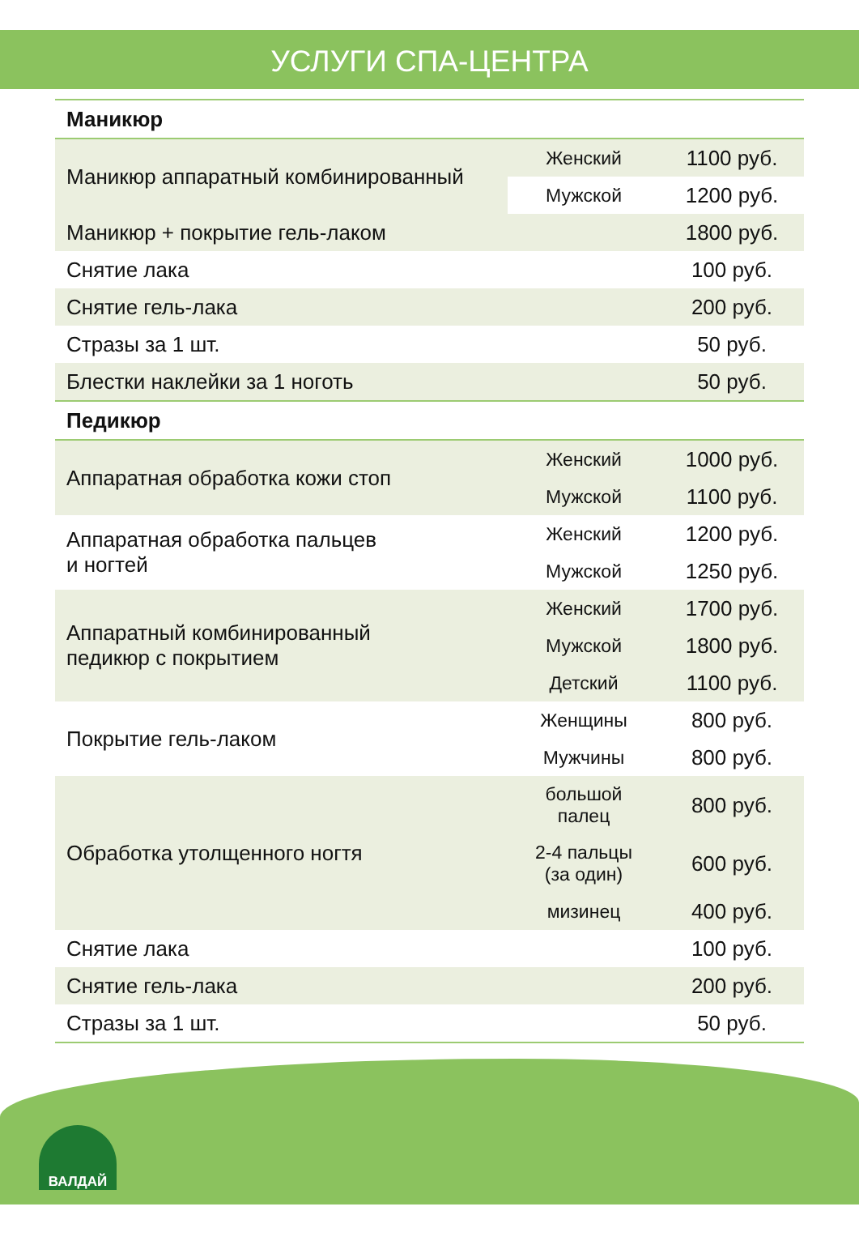УСЛУГИ СПА-ЦЕНТРА
| Маникюр | | |
| --- | --- | --- |
| Маникюр аппаратный комбинированный | Женский | 1100 руб. |
| | Мужской | 1200 руб. |
| Маникюр + покрытие гель-лаком | | 1800 руб. |
| Снятие лака | | 100 руб. |
| Снятие гель-лака | | 200 руб. |
| Стразы за 1 шт. | | 50 руб. |
| Блестки наклейки за 1 ноготь | | 50 руб. |
| Педикюр | | |
| Аппаратная обработка кожи стоп | Женский | 1000 руб. |
| | Мужской | 1100 руб. |
| Аппаратная обработка пальцев и ногтей | Женский | 1200 руб. |
| | Мужской | 1250 руб. |
| Аппаратный комбинированный педикюр с покрытием | Женский | 1700 руб. |
| | Мужской | 1800 руб. |
| | Детский | 1100 руб. |
| Покрытие гель-лаком | Женщины | 800 руб. |
| | Мужчины | 800 руб. |
| Обработка утолщенного ногтя | большой палец | 800 руб. |
| | 2-4 пальцы (за один) | 600 руб. |
| | мизинец | 400 руб. |
| Снятие лака | | 100 руб. |
| Снятие гель-лака | | 200 руб. |
| Стразы за 1 шт. | | 50 руб. |
ВАЛДАЙ